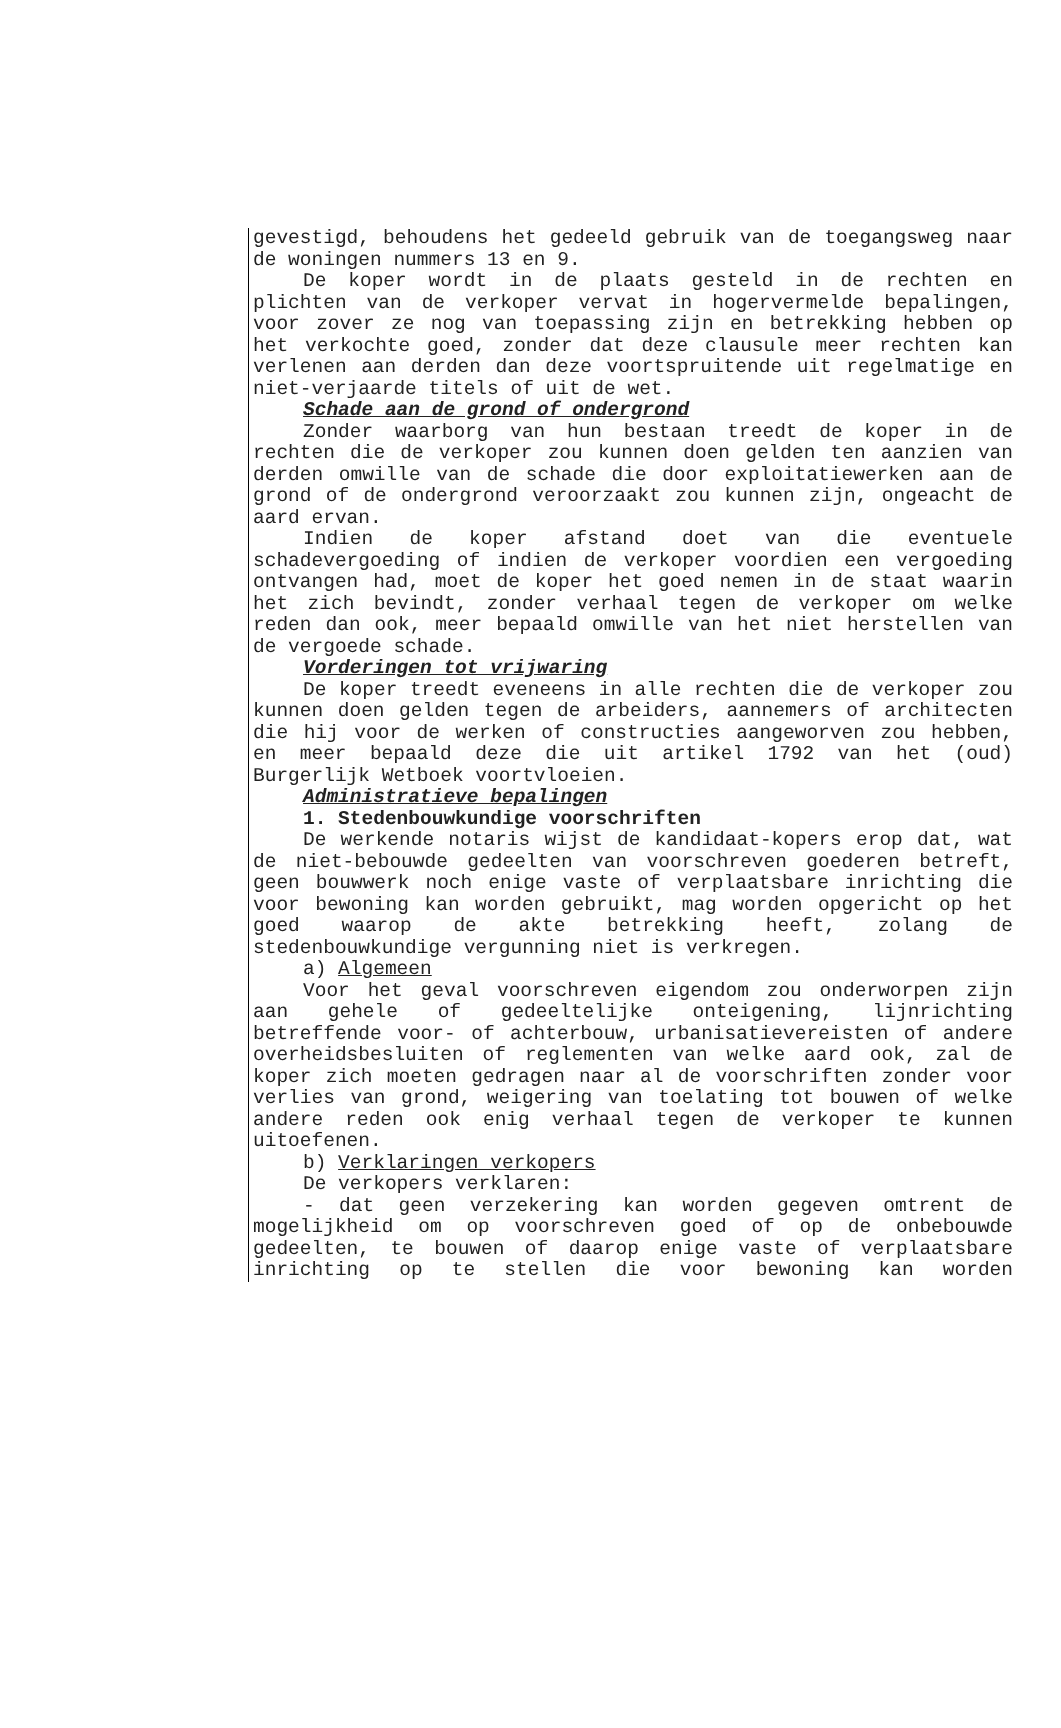gevestigd, behoudens het gedeeld gebruik van de toegangsweg naar de woningen nummers 13 en 9.
De koper wordt in de plaats gesteld in de rechten en plichten van de verkoper vervat in hogervermelde bepalingen, voor zover ze nog van toepassing zijn en betrekking hebben op het verkochte goed, zonder dat deze clausule meer rechten kan verlenen aan derden dan deze voortspruitende uit regelmatige en niet-verjaarde titels of uit de wet.
Schade aan de grond of ondergrond
Zonder waarborg van hun bestaan treedt de koper in de rechten die de verkoper zou kunnen doen gelden ten aanzien van derden omwille van de schade die door exploitatiewerken aan de grond of de ondergrond veroorzaakt zou kunnen zijn, ongeacht de aard ervan.
Indien de koper afstand doet van die eventuele schadevergoeding of indien de verkoper voordien een vergoeding ontvangen had, moet de koper het goed nemen in de staat waarin het zich bevindt, zonder verhaal tegen de verkoper om welke reden dan ook, meer bepaald omwille van het niet herstellen van de vergoede schade.
Vorderingen tot vrijwaring
De koper treedt eveneens in alle rechten die de verkoper zou kunnen doen gelden tegen de arbeiders, aannemers of architecten die hij voor de werken of constructies aangeworven zou hebben, en meer bepaald deze die uit artikel 1792 van het (oud) Burgerlijk Wetboek voortvloeien.
Administratieve bepalingen
1. Stedenbouwkundige voorschriften
De werkende notaris wijst de kandidaat-kopers erop dat, wat de niet-bebouwde gedeelten van voorschreven goederen betreft, geen bouwwerk noch enige vaste of verplaatsbare inrichting die voor bewoning kan worden gebruikt, mag worden opgericht op het goed waarop de akte betrekking heeft, zolang de stedenbouwkundige vergunning niet is verkregen.
a) Algemeen
Voor het geval voorschreven eigendom zou onderworpen zijn aan gehele of gedeeltelijke onteigening, lijnrichting betreffende voor- of achterbouw, urbanisatievereisten of andere overheidsbesluiten of reglementen van welke aard ook, zal de koper zich moeten gedragen naar al de voorschriften zonder voor verlies van grond, weigering van toelating tot bouwen of welke andere reden ook enig verhaal tegen de verkoper te kunnen uitoefenen.
b) Verklaringen verkopers
De verkopers verklaren:
- dat geen verzekering kan worden gegeven omtrent de mogelijkheid om op voorschreven goed of op de onbebouwde gedeelten, te bouwen of daarop enige vaste of verplaatsbare inrichting op te stellen die voor bewoning kan worden